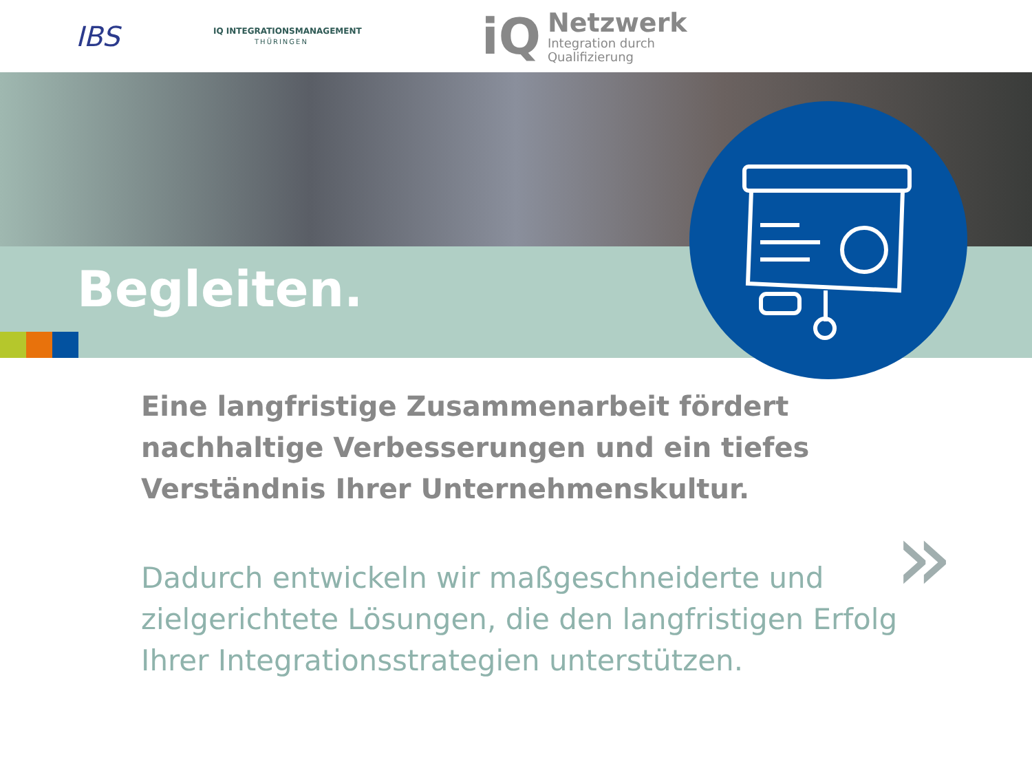IBS
IQ INTEGRATIONSMANAGEMENT
THÜRINGEN
iQ
Netzwerk
Integration durch
Qualifizierung
Begleiten.
Eine langfristige Zusammenarbeit fördert nachhaltige Verbesserungen und ein tiefes Verständnis Ihrer Unternehmenskultur.
Dadurch entwickeln wir maßgeschneiderte und zielgerichtete Lösungen, die den langfristigen Erfolg Ihrer Integrationsstrategien unterstützen.
»